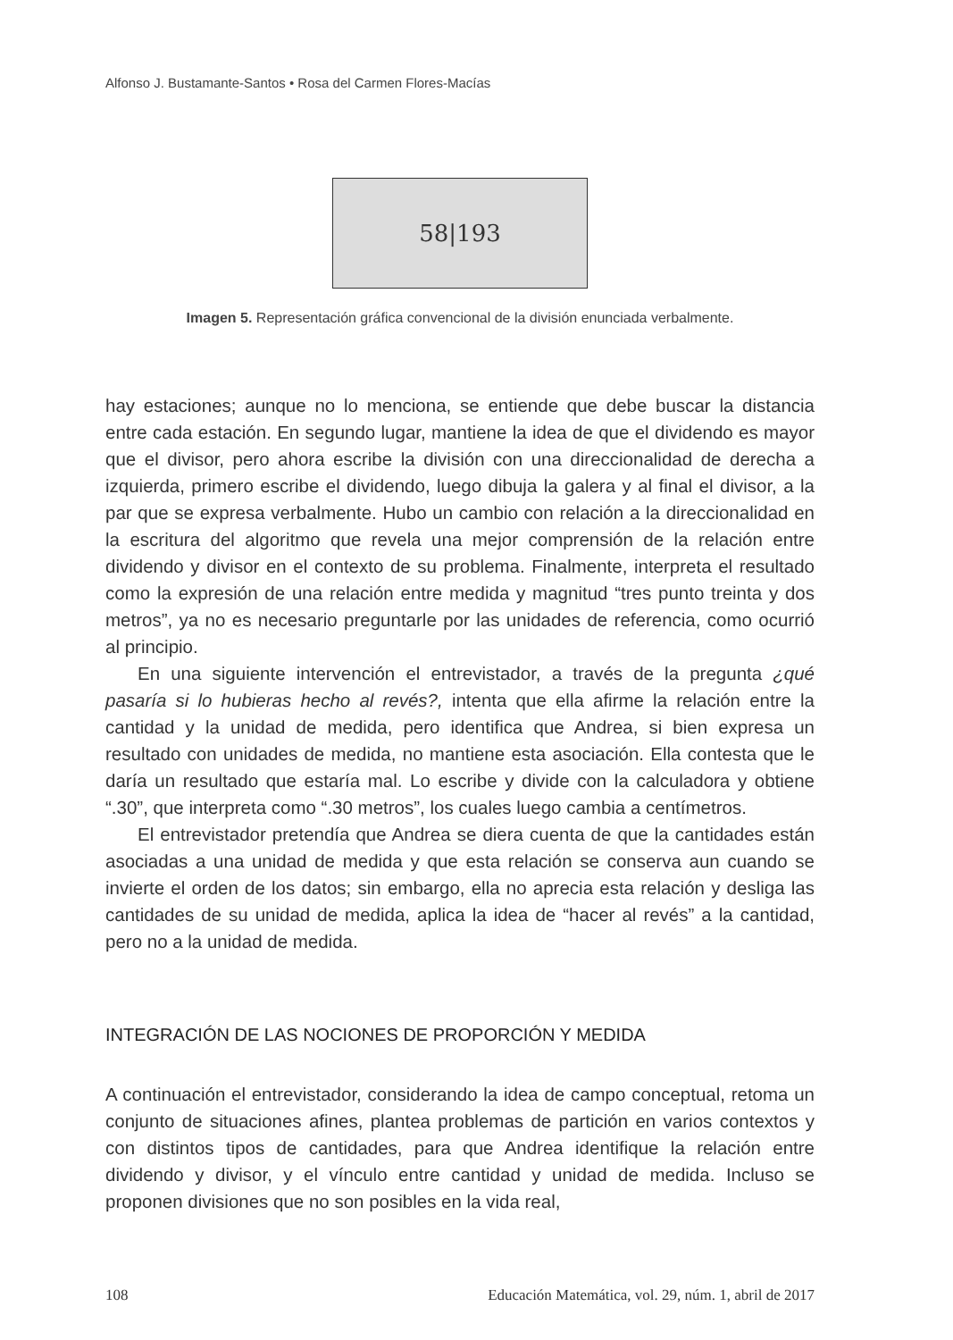Alfonso J. Bustamante-Santos • Rosa del Carmen Flores-Macías
58|193
Imagen 5. Representación gráfica convencional de la división enunciada verbalmente.
hay estaciones; aunque no lo menciona, se entiende que debe buscar la distancia entre cada estación. En segundo lugar, mantiene la idea de que el dividendo es mayor que el divisor, pero ahora escribe la división con una direccionalidad de derecha a izquierda, primero escribe el dividendo, luego dibuja la galera y al final el divisor, a la par que se expresa verbalmente. Hubo un cambio con relación a la direccionalidad en la escritura del algoritmo que revela una mejor comprensión de la relación entre dividendo y divisor en el contexto de su problema. Finalmente, interpreta el resultado como la expresión de una relación entre medida y magnitud “tres punto treinta y dos metros”, ya no es necesario preguntarle por las unidades de referencia, como ocurrió al principio.
En una siguiente intervención el entrevistador, a través de la pregunta ¿qué pasaría si lo hubieras hecho al revés?, intenta que ella afirme la relación entre la cantidad y la unidad de medida, pero identifica que Andrea, si bien expresa un resultado con unidades de medida, no mantiene esta asociación. Ella contesta que le daría un resultado que estaría mal. Lo escribe y divide con la calculadora y obtiene “.30”, que interpreta como “.30 metros”, los cuales luego cambia a centímetros.
El entrevistador pretendía que Andrea se diera cuenta de que la cantidades están asociadas a una unidad de medida y que esta relación se conserva aun cuando se invierte el orden de los datos; sin embargo, ella no aprecia esta relación y desliga las cantidades de su unidad de medida, aplica la idea de “hacer al revés” a la cantidad, pero no a la unidad de medida.
INTEGRACIÓN DE LAS NOCIONES DE PROPORCIÓN Y MEDIDA
A continuación el entrevistador, considerando la idea de campo conceptual, retoma un conjunto de situaciones afines, plantea problemas de partición en varios contextos y con distintos tipos de cantidades, para que Andrea identifique la relación entre dividendo y divisor, y el vínculo entre cantidad y unidad de medida. Incluso se proponen divisiones que no son posibles en la vida real,
108 Educación Matemática, vol. 29, núm. 1, abril de 2017